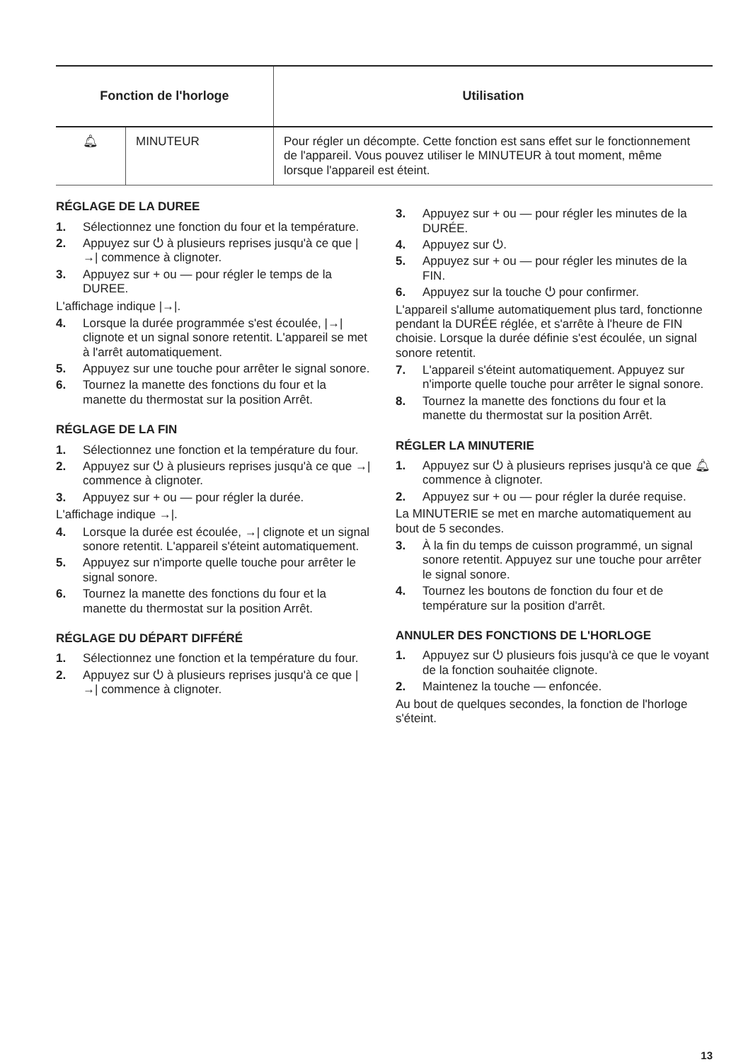| Fonction de l'horloge | | Utilisation |
| --- | --- | --- |
| 🔔︎ | MINUTEUR | Pour régler un décompte. Cette fonction est sans effet sur le fonctionnement de l'appareil. Vous pouvez utiliser le MINUTEUR à tout moment, même lorsque l'appareil est éteint. |
RÉGLAGE DE LA DUREE
1. Sélectionnez une fonction du four et la température.
2. Appuyez sur ⏻ à plusieurs reprises jusqu'à ce que |→| commence à clignoter.
3. Appuyez sur + ou — pour régler le temps de la DUREE.
L'affichage indique |→|.
4. Lorsque la durée programmée s'est écoulée, |→| clignote et un signal sonore retentit. L'appareil se met à l'arrêt automatiquement.
5. Appuyez sur une touche pour arrêter le signal sonore.
6. Tournez la manette des fonctions du four et la manette du thermostat sur la position Arrêt.
RÉGLAGE DE LA FIN
1. Sélectionnez une fonction et la température du four.
2. Appuyez sur ⏻ à plusieurs reprises jusqu'à ce que →| commence à clignoter.
3. Appuyez sur + ou — pour régler la durée.
L'affichage indique →|.
4. Lorsque la durée est écoulée, →| clignote et un signal sonore retentit. L'appareil s'éteint automatiquement.
5. Appuyez sur n'importe quelle touche pour arrêter le signal sonore.
6. Tournez la manette des fonctions du four et la manette du thermostat sur la position Arrêt.
RÉGLAGE DU DÉPART DIFFÉRÉ
1. Sélectionnez une fonction et la température du four.
2. Appuyez sur ⏻ à plusieurs reprises jusqu'à ce que |→| commence à clignoter.
3. Appuyez sur + ou — pour régler les minutes de la DURÉE.
4. Appuyez sur ⏻.
5. Appuyez sur + ou — pour régler les minutes de la FIN.
6. Appuyez sur la touche ⏻ pour confirmer.
L'appareil s'allume automatiquement plus tard, fonctionne pendant la DURÉE réglée, et s'arrête à l'heure de FIN choisie. Lorsque la durée définie s'est écoulée, un signal sonore retentit.
7. L'appareil s'éteint automatiquement. Appuyez sur n'importe quelle touche pour arrêter le signal sonore.
8. Tournez la manette des fonctions du four et la manette du thermostat sur la position Arrêt.
RÉGLER LA MINUTERIE
1. Appuyez sur ⏻ à plusieurs reprises jusqu'à ce que 🔔︎ commence à clignoter.
2. Appuyez sur + ou — pour régler la durée requise.
La MINUTERIE se met en marche automatiquement au bout de 5 secondes.
3. À la fin du temps de cuisson programmé, un signal sonore retentit. Appuyez sur une touche pour arrêter le signal sonore.
4. Tournez les boutons de fonction du four et de température sur la position d'arrêt.
ANNULER DES FONCTIONS DE L'HORLOGE
1. Appuyez sur ⏻ plusieurs fois jusqu'à ce que le voyant de la fonction souhaitée clignote.
2. Maintenez la touche — enfoncée.
Au bout de quelques secondes, la fonction de l'horloge s'éteint.
13